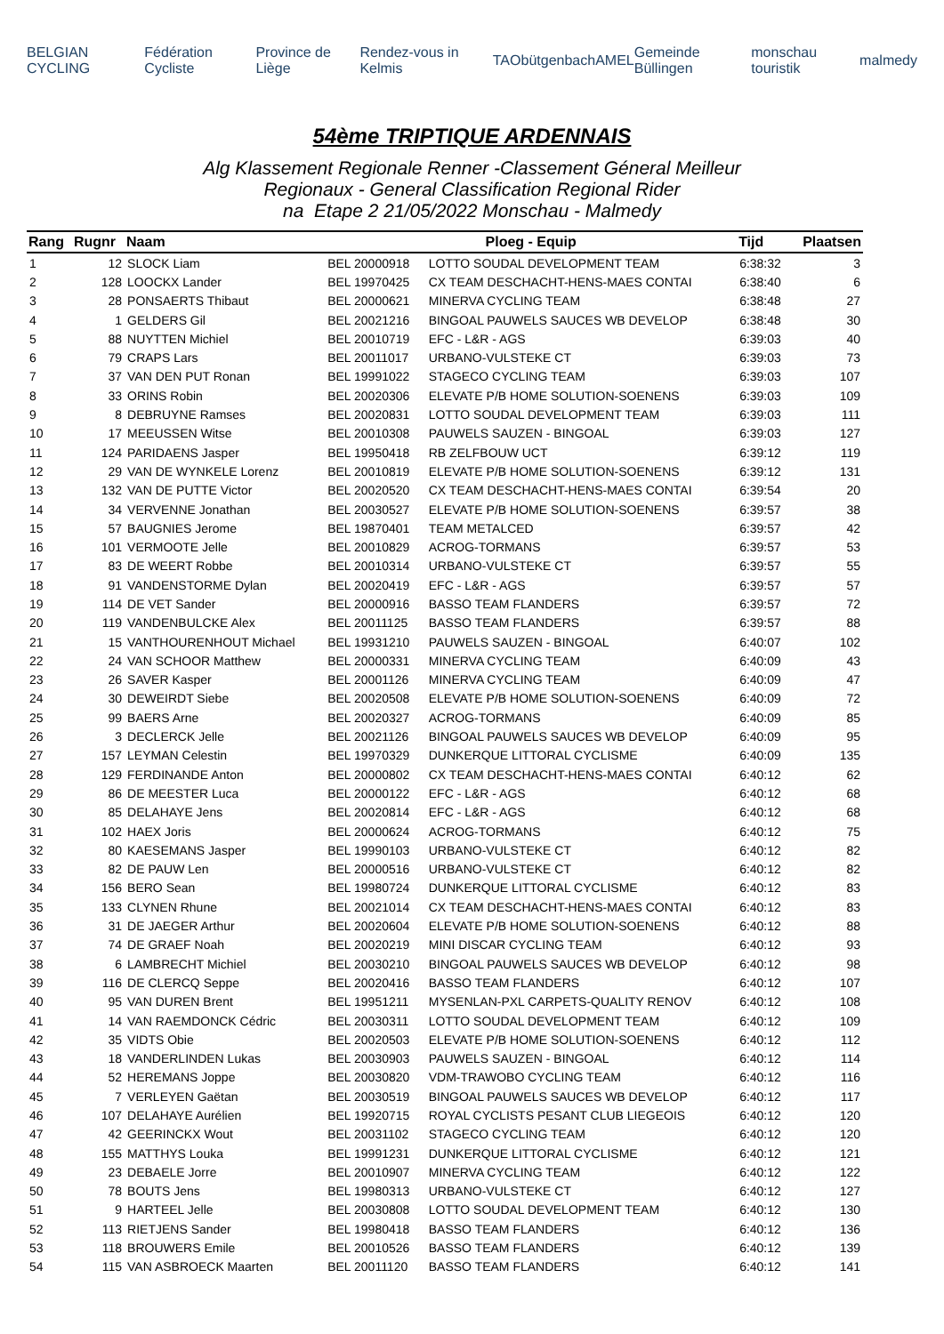BELGIAN CYCLING Fédération Cycliste Province de Liège Rendez-vous in Kelmis TAO bütgenbach AMEL Gemeinde Büllingen monschau touristik malmedy
54ème TRIPTIQUE ARDENNAIS
Alg Klassement Regionale Renner -Classement Géneral Meilleur
Regionaux - General Classification Regional Rider
na Etape 2 21/05/2022 Monschau - Malmedy
| Rang | Rugnr | Naam | Ploeg - Equip | | Tijd | Plaatsen |
| --- | --- | --- | --- | --- | --- | --- |
| 1 | 12 | SLOCK Liam | BEL 20000918 | LOTTO SOUDAL DEVELOPMENT TEAM | 6:38:32 | 3 |
| 2 | 128 | LOOCKX Lander | BEL 19970425 | CX TEAM DESCHACHT-HENS-MAES CONTAI | 6:38:40 | 6 |
| 3 | 28 | PONSAERTS Thibaut | BEL 20000621 | MINERVA CYCLING TEAM | 6:38:48 | 27 |
| 4 | 1 | GELDERS Gil | BEL 20021216 | BINGOAL PAUWELS SAUCES WB DEVELOP | 6:38:48 | 30 |
| 5 | 88 | NUYTTEN Michiel | BEL 20010719 | EFC - L&R - AGS | 6:39:03 | 40 |
| 6 | 79 | CRAPS Lars | BEL 20011017 | URBANO-VULSTEKE CT | 6:39:03 | 73 |
| 7 | 37 | VAN DEN PUT Ronan | BEL 19991022 | STAGECO CYCLING TEAM | 6:39:03 | 107 |
| 8 | 33 | ORINS Robin | BEL 20020306 | ELEVATE P/B HOME SOLUTION-SOENENS | 6:39:03 | 109 |
| 9 | 8 | DEBRUYNE Ramses | BEL 20020831 | LOTTO SOUDAL DEVELOPMENT TEAM | 6:39:03 | 111 |
| 10 | 17 | MEEUSSEN Witse | BEL 20010308 | PAUWELS SAUZEN - BINGOAL | 6:39:03 | 127 |
| 11 | 124 | PARIDAENS Jasper | BEL 19950418 | RB ZELFBOUW UCT | 6:39:12 | 119 |
| 12 | 29 | VAN DE WYNKELE Lorenz | BEL 20010819 | ELEVATE P/B HOME SOLUTION-SOENENS | 6:39:12 | 131 |
| 13 | 132 | VAN DE PUTTE Victor | BEL 20020520 | CX TEAM DESCHACHT-HENS-MAES CONTAI | 6:39:54 | 20 |
| 14 | 34 | VERVENNE Jonathan | BEL 20030527 | ELEVATE P/B HOME SOLUTION-SOENENS | 6:39:57 | 38 |
| 15 | 57 | BAUGNIES Jerome | BEL 19870401 | TEAM METALCED | 6:39:57 | 42 |
| 16 | 101 | VERMOOTE Jelle | BEL 20010829 | ACROG-TORMANS | 6:39:57 | 53 |
| 17 | 83 | DE WEERT Robbe | BEL 20010314 | URBANO-VULSTEKE CT | 6:39:57 | 55 |
| 18 | 91 | VANDENSTORME Dylan | BEL 20020419 | EFC - L&R - AGS | 6:39:57 | 57 |
| 19 | 114 | DE VET Sander | BEL 20000916 | BASSO TEAM FLANDERS | 6:39:57 | 72 |
| 20 | 119 | VANDENBULCKE Alex | BEL 20011125 | BASSO TEAM FLANDERS | 6:39:57 | 88 |
| 21 | 15 | VANTHOURENHOUT Michael | BEL 19931210 | PAUWELS SAUZEN - BINGOAL | 6:40:07 | 102 |
| 22 | 24 | VAN SCHOOR Matthew | BEL 20000331 | MINERVA CYCLING TEAM | 6:40:09 | 43 |
| 23 | 26 | SAVER Kasper | BEL 20001126 | MINERVA CYCLING TEAM | 6:40:09 | 47 |
| 24 | 30 | DEWEIRDT Siebe | BEL 20020508 | ELEVATE P/B HOME SOLUTION-SOENENS | 6:40:09 | 72 |
| 25 | 99 | BAERS Arne | BEL 20020327 | ACROG-TORMANS | 6:40:09 | 85 |
| 26 | 3 | DECLERCK Jelle | BEL 20021126 | BINGOAL PAUWELS SAUCES WB DEVELOP | 6:40:09 | 95 |
| 27 | 157 | LEYMAN Celestin | BEL 19970329 | DUNKERQUE LITTORAL CYCLISME | 6:40:09 | 135 |
| 28 | 129 | FERDINANDE Anton | BEL 20000802 | CX TEAM DESCHACHT-HENS-MAES CONTAI | 6:40:12 | 62 |
| 29 | 86 | DE MEESTER Luca | BEL 20000122 | EFC - L&R - AGS | 6:40:12 | 68 |
| 30 | 85 | DELAHAYE Jens | BEL 20020814 | EFC - L&R - AGS | 6:40:12 | 68 |
| 31 | 102 | HAEX Joris | BEL 20000624 | ACROG-TORMANS | 6:40:12 | 75 |
| 32 | 80 | KAESEMANS Jasper | BEL 19990103 | URBANO-VULSTEKE CT | 6:40:12 | 82 |
| 33 | 82 | DE PAUW Len | BEL 20000516 | URBANO-VULSTEKE CT | 6:40:12 | 82 |
| 34 | 156 | BERO Sean | BEL 19980724 | DUNKERQUE LITTORAL CYCLISME | 6:40:12 | 83 |
| 35 | 133 | CLYNEN Rhune | BEL 20021014 | CX TEAM DESCHACHT-HENS-MAES CONTAI | 6:40:12 | 83 |
| 36 | 31 | DE JAEGER Arthur | BEL 20020604 | ELEVATE P/B HOME SOLUTION-SOENENS | 6:40:12 | 88 |
| 37 | 74 | DE GRAEF Noah | BEL 20020219 | MINI DISCAR CYCLING TEAM | 6:40:12 | 93 |
| 38 | 6 | LAMBRECHT Michiel | BEL 20030210 | BINGOAL PAUWELS SAUCES WB DEVELOP | 6:40:12 | 98 |
| 39 | 116 | DE CLERCQ Seppe | BEL 20020416 | BASSO TEAM FLANDERS | 6:40:12 | 107 |
| 40 | 95 | VAN DUREN Brent | BEL 19951211 | MYSENLAN-PXL CARPETS-QUALITY RENOV | 6:40:12 | 108 |
| 41 | 14 | VAN RAEMDONCK Cédric | BEL 20030311 | LOTTO SOUDAL DEVELOPMENT TEAM | 6:40:12 | 109 |
| 42 | 35 | VIDTS Obie | BEL 20020503 | ELEVATE P/B HOME SOLUTION-SOENENS | 6:40:12 | 112 |
| 43 | 18 | VANDERLINDEN Lukas | BEL 20030903 | PAUWELS SAUZEN - BINGOAL | 6:40:12 | 114 |
| 44 | 52 | HEREMANS Joppe | BEL 20030820 | VDM-TRAWOBO CYCLING TEAM | 6:40:12 | 116 |
| 45 | 7 | VERLEYEN Gaëtan | BEL 20030519 | BINGOAL PAUWELS SAUCES WB DEVELOP | 6:40:12 | 117 |
| 46 | 107 | DELAHAYE Aurélien | BEL 19920715 | ROYAL CYCLISTS PESANT CLUB LIEGEOIS | 6:40:12 | 120 |
| 47 | 42 | GEERINCKX Wout | BEL 20031102 | STAGECO CYCLING TEAM | 6:40:12 | 120 |
| 48 | 155 | MATTHYS Louka | BEL 19991231 | DUNKERQUE LITTORAL CYCLISME | 6:40:12 | 121 |
| 49 | 23 | DEBAELE Jorre | BEL 20010907 | MINERVA CYCLING TEAM | 6:40:12 | 122 |
| 50 | 78 | BOUTS Jens | BEL 19980313 | URBANO-VULSTEKE CT | 6:40:12 | 127 |
| 51 | 9 | HARTEEL Jelle | BEL 20030808 | LOTTO SOUDAL DEVELOPMENT TEAM | 6:40:12 | 130 |
| 52 | 113 | RIETJENS Sander | BEL 19980418 | BASSO TEAM FLANDERS | 6:40:12 | 136 |
| 53 | 118 | BROUWERS Emile | BEL 20010526 | BASSO TEAM FLANDERS | 6:40:12 | 139 |
| 54 | 115 | VAN ASBROECK Maarten | BEL 20011120 | BASSO TEAM FLANDERS | 6:40:12 | 141 |